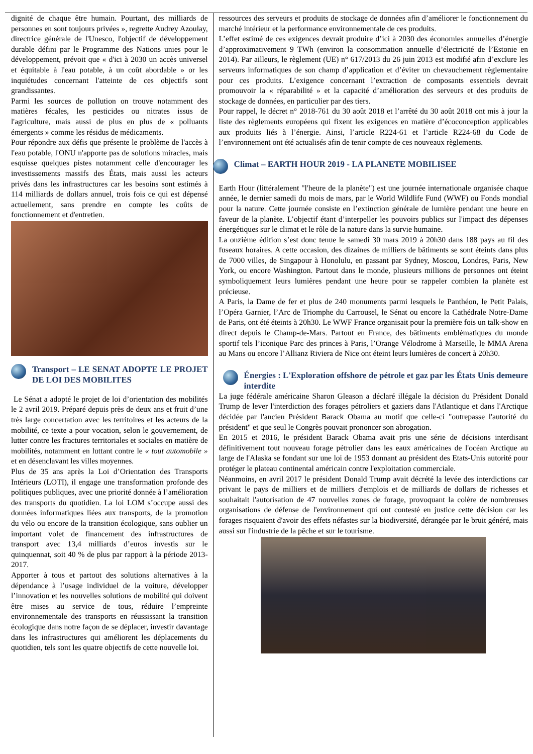dignité de chaque être humain. Pourtant, des milliards de personnes en sont toujours privées », regrette Audrey Azoulay, directrice générale de l'Unesco, l'objectif de développement durable défini par le Programme des Nations unies pour le développement, prévoit que « d'ici à 2030 un accès universel et équitable à l'eau potable, à un coût abordable » or les inquiétudes concernant l'atteinte de ces objectifs sont grandissantes.
Parmi les sources de pollution on trouve notamment des matières fécales, les pesticides ou nitrates issus de l'agriculture, mais aussi de plus en plus de « polluants émergents » comme les résidus de médicaments.
Pour répondre aux défis que présente le problème de l'accès à l'eau potable, l'ONU n'apporte pas de solutions miracles, mais esquisse quelques pistes notamment celle d'encourager les investissements massifs des États, mais aussi les acteurs privés dans les infrastructures car les besoins sont estimés à 114 milliards de dollars annuel, trois fois ce qui est dépensé actuellement, sans prendre en compte les coûts de fonctionnement et d'entretien.
Transport – LE SENAT ADOPTE LE PROJET DE LOI DES MOBILITES
Le Sénat a adopté le projet de loi d’orientation des mobilités le 2 avril 2019. Préparé depuis près de deux ans et fruit d’une très large concertation avec les territoires et les acteurs de la mobilité, ce texte a pour vocation, selon le gouvernement, de lutter contre les fractures territoriales et sociales en matière de mobilités, notamment en luttant contre le « tout automobile » et en désenclavant les villes moyennes.
Plus de 35 ans après la Loi d’Orientation des Transports Intérieurs (LOTI), il engage une transformation profonde des politiques publiques, avec une priorité donnée à l’amélioration des transports du quotidien. La loi LOM s’occupe aussi des données informatiques liées aux transports, de la promotion du vélo ou encore de la transition écologique, sans oublier un important volet de financement des infrastructures de transport avec 13,4 milliards d’euros investis sur le quinquennat, soit 40 % de plus par rapport à la période 2013-2017.
Apporter à tous et partout des solutions alternatives à la dépendance à l’usage individuel de la voiture, développer l’innovation et les nouvelles solutions de mobilité qui doivent être mises au service de tous, réduire l’empreinte environnementale des transports en réussissant la transition écologique dans notre façon de se déplacer, investir davantage dans les infrastructures qui améliorent les déplacements du quotidien, tels sont les quatre objectifs de cette nouvelle loi.
ressources des serveurs et produits de stockage de données afin d’améliorer le fonctionnement du marché intérieur et la performance environnementale de ces produits.
L’effet estimé de ces exigences devrait produire d’ici à 2030 des économies annuelles d’énergie d’approximativement 9 TWh (environ la consommation annuelle d’électricité de l’Estonie en 2014). Par ailleurs, le règlement (UE) n° 617/2013 du 26 juin 2013 est modifié afin d’exclure les serveurs informatiques de son champ d’application et d’éviter un chevauchement règlementaire pour ces produits. L’exigence concernant l’extraction de composants essentiels devrait promouvoir la « réparabilité » et la capacité d’amélioration des serveurs et des produits de stockage de données, en particulier par des tiers.
Pour rappel, le décret n° 2018-761 du 30 août 2018 et l’arrêté du 30 août 2018 ont mis à jour la liste des règlements européens qui fixent les exigences en matière d’écoconception applicables aux produits liés à l’énergie. Ainsi, l’article R224-61 et l’article R224-68 du Code de l’environnement ont été actualisés afin de tenir compte de ces nouveaux règlements.
Climat – EARTH HOUR 2019 - LA PLANETE MOBILISEE
Earth Hour (littéralement "l'heure de la planète") est une journée internationale organisée chaque année, le dernier samedi du mois de mars, par le World Wildlife Fund (WWF) ou Fonds mondial pour la nature. Cette journée consiste en l’extinction générale de lumière pendant une heure en faveur de la planète. L’objectif étant d’interpeller les pouvoirs publics sur l'impact des dépenses énergétiques sur le climat et le rôle de la nature dans la survie humaine.
La onzième édition s’est donc tenue le samedi 30 mars 2019 à 20h30 dans 188 pays au fil des fuseaux horaires. A cette occasion, des dizaines de milliers de bâtiments se sont éteints dans plus de 7000 villes, de Singapour à Honolulu, en passant par Sydney, Moscou, Londres, Paris, New York, ou encore Washington. Partout dans le monde, plusieurs millions de personnes ont éteint symboliquement leurs lumières pendant une heure pour se rappeler combien la planète est précieuse.
A Paris, la Dame de fer et plus de 240 monuments parmi lesquels le Panthéon, le Petit Palais, l’Opéra Garnier, l’Arc de Triomphe du Carrousel, le Sénat ou encore la Cathédrale Notre-Dame de Paris, ont été éteints à 20h30. Le WWF France organisait pour la première fois un talk-show en direct depuis le Champ-de-Mars. Partout en France, des bâtiments emblématiques du monde sportif tels l’iconique Parc des princes à Paris, l’Orange Vélodrome à Marseille, le MMA Arena au Mans ou encore l’Allianz Riviera de Nice ont éteint leurs lumières de concert à 20h30.
Énergies : L'Exploration offshore de pétrole et gaz par les États Unis demeure interdite
La juge fédérale américaine Sharon Gleason a déclaré illégale la décision du Président Donald Trump de lever l'interdiction des forages pétroliers et gaziers dans l'Atlantique et dans l'Arctique décidée par l'ancien Président Barack Obama au motif que celle-ci "outrepasse l'autorité du président" et que seul le Congrès pouvait prononcer son abrogation.
En 2015 et 2016, le président Barack Obama avait pris une série de décisions interdisant définitivement tout nouveau forage pétrolier dans les eaux américaines de l'océan Arctique au large de l'Alaska se fondant sur une loi de 1953 donnant au président des Etats-Unis autorité pour protéger le plateau continental américain contre l'exploitation commerciale.
Néanmoins, en avril 2017 le président Donald Trump avait décrété la levée des interdictions car privant le pays de milliers et de milliers d'emplois et de milliards de dollars de richesses et souhaitait l'autorisation de 47 nouvelles zones de forage, provoquant la colère de nombreuses organisations de défense de l'environnement qui ont contesté en justice cette décision car les forages risquaient d'avoir des effets néfastes sur la biodiversité, dérangée par le bruit généré, mais aussi sur l'industrie de la pêche et sur le tourisme.